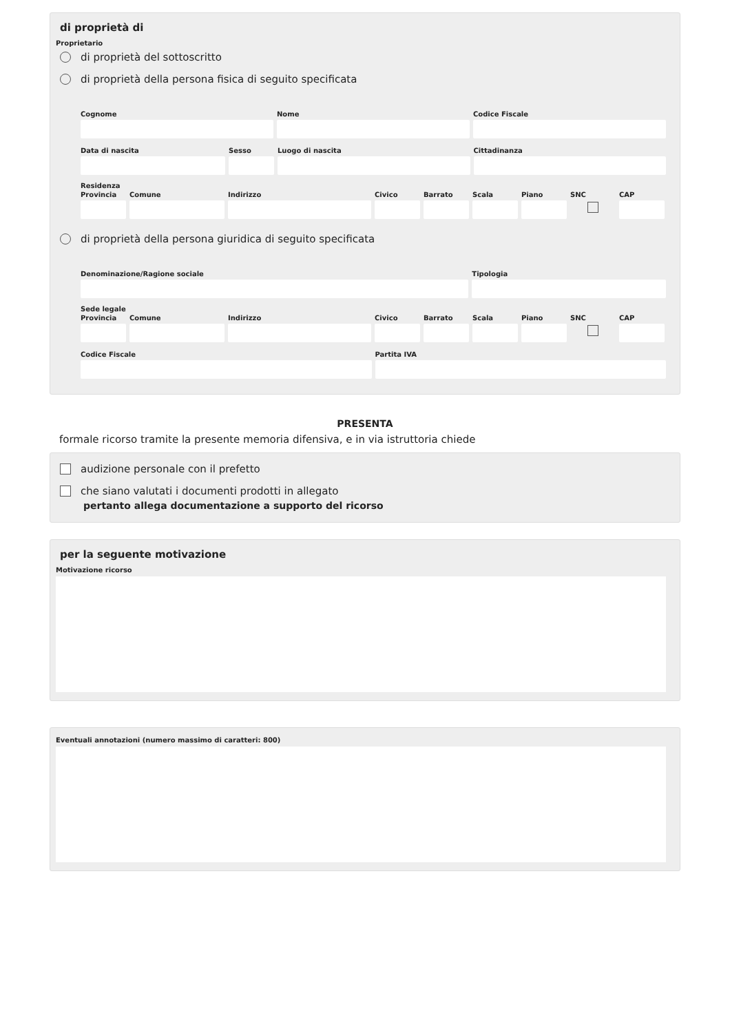di proprietà di
Proprietario
di proprietà del sottoscritto
di proprietà della persona fisica di seguito specificata
Cognome Nome Codice Fiscale
Data di nascita Sesso Luogo di nascita Cittadinanza
Residenza
Provincia
Comune Indirizzo Civico Barrato
Scala Piano SNC CAP
di proprietà della persona giuridica di seguito specificata
Denominazione/Ragione sociale Tipologia
Sede legale
Provincia
Comune Indirizzo Civico Barrato
Scala Piano SNC CAP
Codice Fiscale Partita IVA
PRESENTA
formale ricorso tramite la presente memoria difensiva, e in via istruttoria chiede
audizione personale con il prefetto
che siano valutati i documenti prodotti in allegato
pertanto allega documentazione a supporto del ricorso
per la seguente motivazione
Motivazione ricorso
Eventuali annotazioni (numero massimo di caratteri: 800)